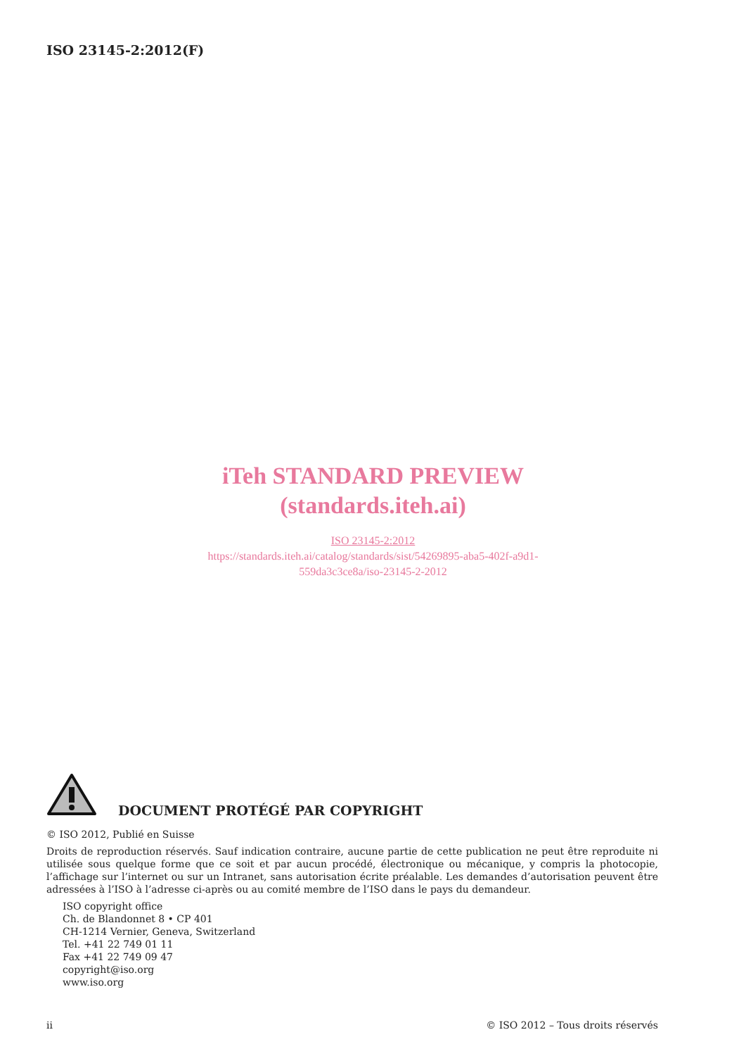ISO 23145-2:2012(F)
iTeh STANDARD PREVIEW
(standards.iteh.ai)
ISO 23145-2:2012
https://standards.iteh.ai/catalog/standards/sist/54269895-aba5-402f-a9d1-
559da3c3ce8a/iso-23145-2-2012
DOCUMENT PROTÉGÉ PAR COPYRIGHT
© ISO 2012, Publié en Suisse
Droits de reproduction réservés. Sauf indication contraire, aucune partie de cette publication ne peut être reproduite ni utilisée sous quelque forme que ce soit et par aucun procédé, électronique ou mécanique, y compris la photocopie, l’affichage sur l’internet ou sur un Intranet, sans autorisation écrite préalable. Les demandes d’autorisation peuvent être adressées à l’ISO à l’adresse ci-après ou au comité membre de l’ISO dans le pays du demandeur.
ISO copyright office
Ch. de Blandonnet 8 • CP 401
CH-1214 Vernier, Geneva, Switzerland
Tel. +41 22 749 01 11
Fax +41 22 749 09 47
copyright@iso.org
www.iso.org
ii © ISO 2012 – Tous droits réservés